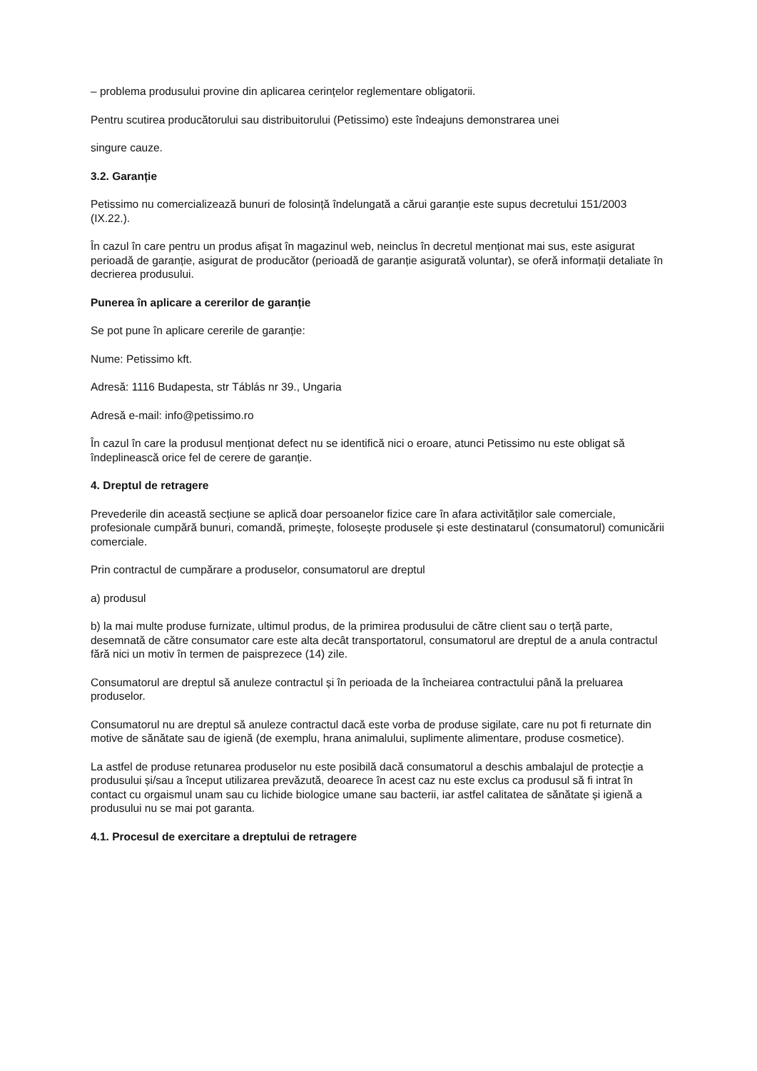– problema produsului provine din aplicarea cerințelor reglementare obligatorii.
Pentru scutirea producătorului sau distribuitorului (Petissimo) este îndeajuns demonstrarea unei
singure cauze.
3.2. Garanție
Petissimo nu comercializează bunuri de folosință îndelungată a cărui garanție este supus decretului 151/2003 (IX.22.).
În cazul în care pentru un produs afișat în magazinul web, neinclus în decretul menționat mai sus, este asigurat perioadă de garanție, asigurat de producător (perioadă de garanție asigurată voluntar), se oferă informații detaliate în decrierea produsului.
Punerea în aplicare a cererilor de garanție
Se pot pune în aplicare cererile de garanție:
Nume: Petissimo kft.
Adresă: 1116 Budapesta, str Táblás nr 39., Ungaria
Adresă e-mail: info@petissimo.ro
În cazul în care la produsul menționat defect nu se identifică nici o eroare, atunci Petissimo nu este obligat să îndeplinească orice fel de cerere de garanție.
4. Dreptul de retragere
Prevederile din această secțiune se aplică doar persoanelor fizice care în afara activităților sale comerciale, profesionale cumpără bunuri, comandă, primește, folosește produsele și este destinatarul (consumatorul) comunicării comerciale.
Prin contractul de cumpărare a produselor, consumatorul are dreptul
a) produsul
b) la mai multe produse furnizate, ultimul produs, de la primirea produsului de către client sau o terță parte, desemnată de către consumator care este alta decât transportatorul, consumatorul are dreptul de a anula contractul fără nici un motiv în termen de paisprezece (14) zile.
Consumatorul are dreptul să anuleze contractul și în perioada de la încheiarea contractului până la preluarea produselor.
Consumatorul nu are dreptul să anuleze contractul dacă este vorba de produse sigilate, care nu pot fi returnate din motive de sănătate sau de igienă (de exemplu, hrana animalului, suplimente alimentare, produse cosmetice).
La astfel de produse retunarea produselor nu este posibilă dacă consumatorul a deschis ambalajul de protecție a produsului și/sau a început utilizarea prevăzută, deoarece în acest caz nu este exclus ca produsul să fi intrat în contact cu orgaismul unam sau cu lichide biologice umane sau bacterii, iar astfel calitatea de sănătate și igienă a produsului nu se mai pot garanta.
4.1. Procesul de exercitare a dreptului de retragere